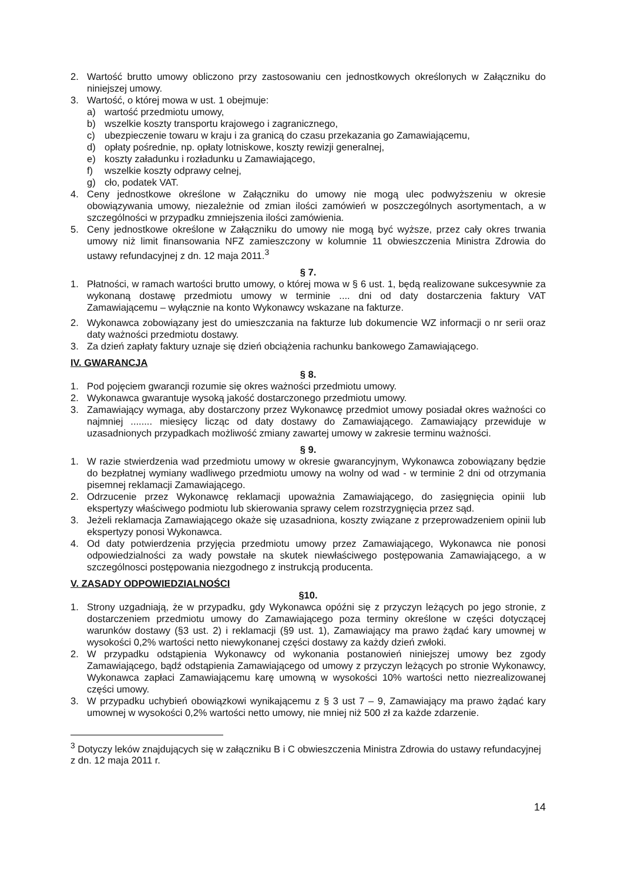2. Wartość brutto umowy obliczono przy zastosowaniu cen jednostkowych określonych w Załączniku do niniejszej umowy.
3. Wartość, o której mowa w ust. 1 obejmuje:
a) wartość przedmiotu umowy,
b) wszelkie koszty transportu krajowego i zagranicznego,
c) ubezpieczenie towaru w kraju i za granicą do czasu przekazania go Zamawiającemu,
d) opłaty pośrednie, np. opłaty lotniskowe, koszty rewizji generalnej,
e) koszty załadunku i rozładunku u Zamawiającego,
f) wszelkie koszty odprawy celnej,
g) cło, podatek VAT.
4. Ceny jednostkowe określone w Załączniku do umowy nie mogą ulec podwyższeniu w okresie obowiązywania umowy, niezależnie od zmian ilości zamówień w poszczególnych asortymentach, a w szczególności w przypadku zmniejszenia ilości zamówienia.
5. Ceny jednostkowe określone w Załączniku do umowy nie mogą być wyższe, przez cały okres trwania umowy niż limit finansowania NFZ zamieszczony w kolumnie 11 obwieszczenia Ministra Zdrowia do ustawy refundacyjnej z dn. 12 maja 2011.<sup>3</sup>
§ 7.
1. Płatności, w ramach wartości brutto umowy, o której mowa w § 6 ust. 1, będą realizowane sukcesywnie za wykonaną dostawę przedmiotu umowy w terminie .... dni od daty dostarczenia faktury VAT Zamawiającemu – wyłącznie na konto Wykonawcy wskazane na fakturze.
2. Wykonawca zobowiązany jest do umieszczania na fakturze lub dokumencie WZ informacji o nr serii oraz daty ważności przedmiotu dostawy.
3. Za dzień zapłaty faktury uznaje się dzień obciążenia rachunku bankowego Zamawiającego.
IV. GWARANCJA
§ 8.
1. Pod pojęciem gwarancji rozumie się okres ważności przedmiotu umowy.
2. Wykonawca gwarantuje wysoką jakość dostarczonego przedmiotu umowy.
3. Zamawiający wymaga, aby dostarczony przez Wykonawcę przedmiot umowy posiadał okres ważności co najmniej ........ miesięcy licząc od daty dostawy do Zamawiającego. Zamawiający przewiduje w uzasadnionych przypadkach możliwość zmiany zawartej umowy w zakresie terminu ważności.
§ 9.
1. W razie stwierdzenia wad przedmiotu umowy w okresie gwarancyjnym, Wykonawca zobowiązany będzie do bezpłatnej wymiany wadliwego przedmiotu umowy na wolny od wad - w terminie 2 dni od otrzymania pisemnej reklamacji Zamawiającego.
2. Odrzucenie przez Wykonawcę reklamacji upoważnia Zamawiającego, do zasięgnięcia opinii lub ekspertyzy właściwego podmiotu lub skierowania sprawy celem rozstrzygnięcia przez sąd.
3. Jeżeli reklamacja Zamawiającego okaże się uzasadniona, koszty związane z przeprowadzeniem opinii lub ekspertyzy ponosi Wykonawca.
4. Od daty potwierdzenia przyjęcia przedmiotu umowy przez Zamawiającego, Wykonawca nie ponosi odpowiedzialności za wady powstałe na skutek niewłaściwego postępowania Zamawiającego, a w szczególnosci postępowania niezgodnego z instrukcją producenta.
V. ZASADY ODPOWIEDZIALNOŚCI
§10.
1. Strony uzgadniają, że w przypadku, gdy Wykonawca opóźni się z przyczyn leżących po jego stronie, z dostarczeniem przedmiotu umowy do Zamawiającego poza terminy określone w części dotyczącej warunków dostawy (§3 ust. 2) i reklamacji (§9 ust. 1), Zamawiający ma prawo żądać kary umownej w wysokości 0,2% wartości netto niewykonanej części dostawy za każdy dzień zwłoki.
2. W przypadku odstąpienia Wykonawcy od wykonania postanowień niniejszej umowy bez zgody Zamawiającego, bądź odstąpienia Zamawiającego od umowy z przyczyn leżących po stronie Wykonawcy, Wykonawca zapłaci Zamawiającemu karę umowną w wysokości 10% wartości netto niezrealizowanej części umowy.
3. W przypadku uchybień obowiązkowi wynikającemu z § 3 ust 7 – 9, Zamawiający ma prawo żądać kary umownej w wysokości 0,2% wartości netto umowy, nie mniej niż 500 zł za każde zdarzenie.
<sup>3</sup> Dotyczy leków znajdujących się w załączniku B i C obwieszczenia Ministra Zdrowia do ustawy refundacyjnej z dn. 12 maja 2011 r.
14